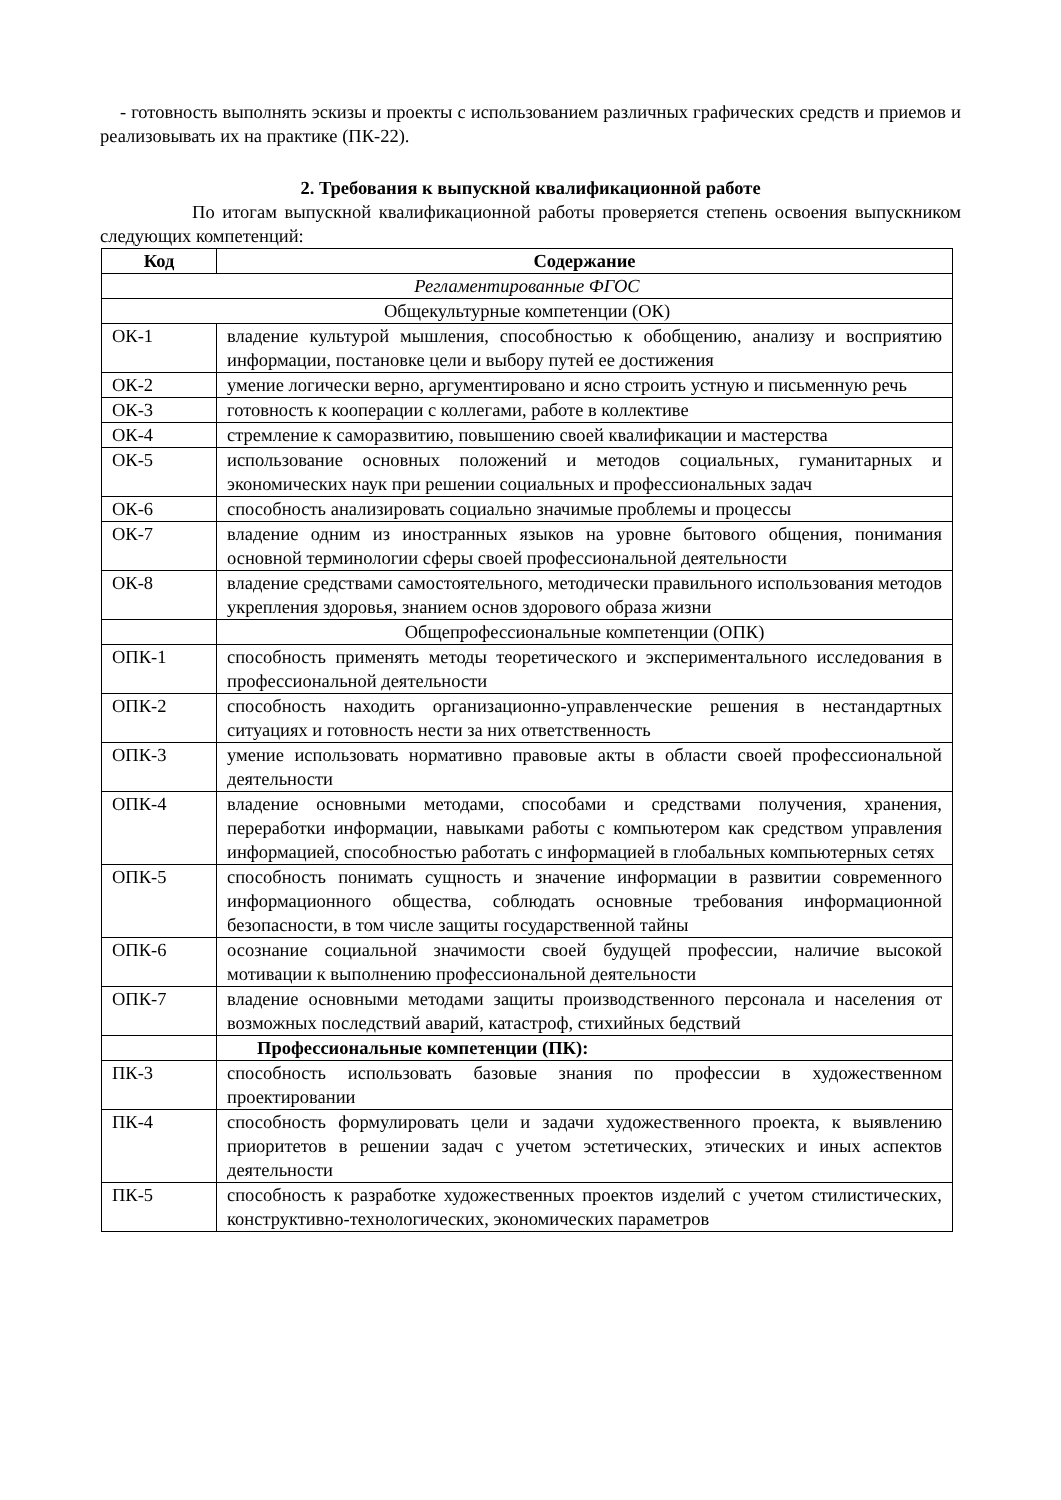- готовность выполнять эскизы и проекты с использованием различных графических средств и приемов и реализовывать их на практике (ПК-22).
2. Требования к выпускной квалификационной работе
По итогам выпускной квалификационной работы проверяется степень освоения выпускником следующих компетенций:
| Код | Содержание |
| --- | --- |
| Регламентированные ФГОС | |
| Общекультурные компетенции (ОК) | |
| ОК-1 | владение культурой мышления, способностью к обобщению, анализу и восприятию информации, постановке цели и выбору путей ее достижения |
| ОК-2 | умение логически верно, аргументировано и ясно строить устную и письменную речь |
| ОК-3 | готовность к кооперации с коллегами, работе в коллективе |
| ОК-4 | стремление к саморазвитию, повышению своей квалификации и мастерства |
| ОК-5 | использование основных положений и методов социальных, гуманитарных и экономических наук при решении социальных и профессиональных задач |
| ОК-6 | способность анализировать социально значимые проблемы и процессы |
| ОК-7 | владение одним из иностранных языков на уровне бытового общения, понимания основной терминологии сферы своей профессиональной деятельности |
| ОК-8 | владение средствами самостоятельного, методически правильного использования методов укрепления здоровья, знанием основ здорового образа жизни |
| | Общепрофессиональные компетенции (ОПК) |
| ОПК-1 | способность применять методы теоретического и экспериментального исследования в профессиональной деятельности |
| ОПК-2 | способность находить организационно-управленческие решения в нестандартных ситуациях и готовность нести за них ответственность |
| ОПК-3 | умение использовать нормативно правовые акты в области своей профессиональной деятельности |
| ОПК-4 | владение основными методами, способами и средствами получения, хранения, переработки информации, навыками работы с компьютером как средством управления информацией, способностью работать с информацией в глобальных компьютерных сетях |
| ОПК-5 | способность понимать сущность и значение информации в развитии современного информационного общества, соблюдать основные требования информационной безопасности, в том числе защиты государственной тайны |
| ОПК-6 | осознание социальной значимости своей будущей профессии, наличие высокой мотивации к выполнению профессиональной деятельности |
| ОПК-7 | владение основными методами защиты производственного персонала и населения от возможных последствий аварий, катастроф, стихийных бедствий |
| | Профессиональные компетенции (ПК): |
| ПК-3 | способность использовать базовые знания по профессии в художественном проектировании |
| ПК-4 | способность формулировать цели и задачи художественного проекта, к выявлению приоритетов в решении задач с учетом эстетических, этических и иных аспектов деятельности |
| ПК-5 | способность к разработке художественных проектов изделий с учетом стилистических, конструктивно-технологических, экономических параметров |